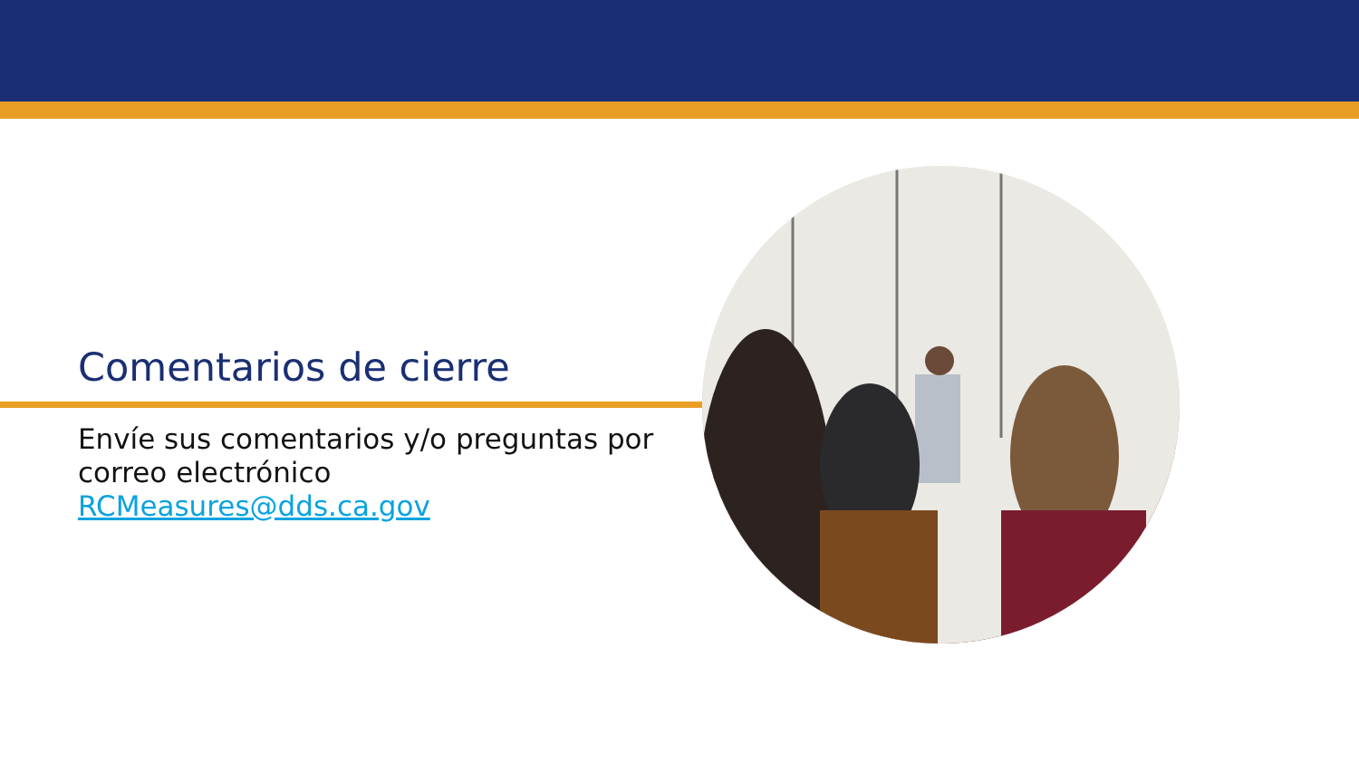Comentarios de cierre
Envíe sus comentarios y/o preguntas por correo electrónico RCMeasures@dds.ca.gov